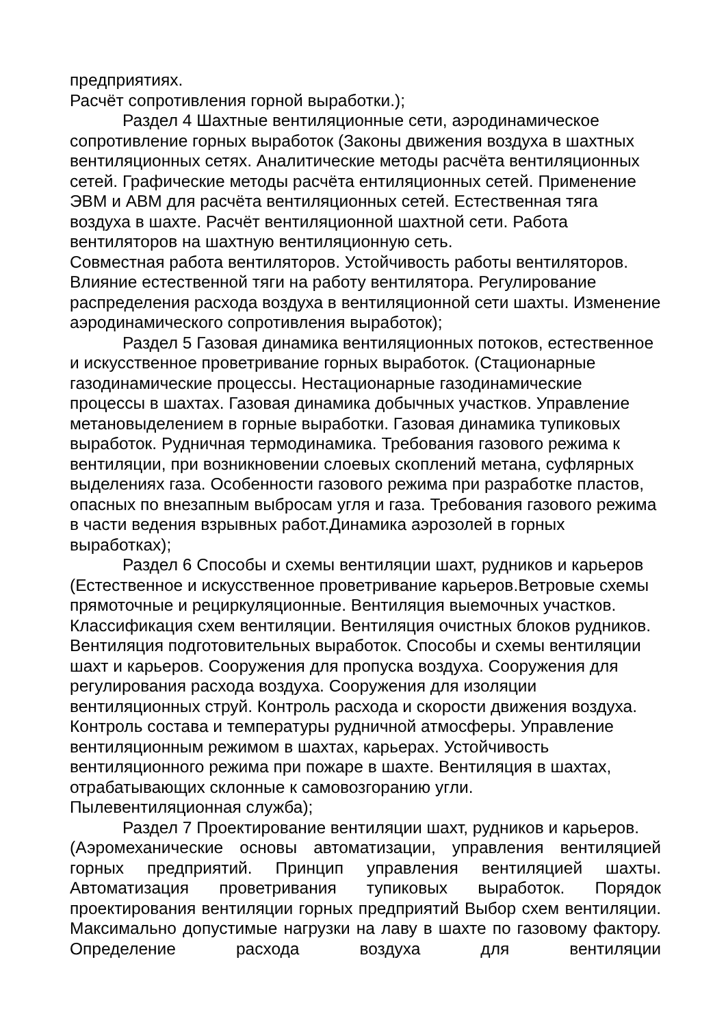предприятиях.
Расчёт сопротивления горной выработки.);
Раздел 4 Шахтные вентиляционные сети, аэродинамическое сопротивление горных выработок (Законы движения воздуха в шахтных вентиляционных сетях. Аналитические методы расчёта вентиляционных сетей. Графические методы расчёта ентиляционных сетей. Применение ЭВМ и АВМ для расчёта вентиляционных сетей. Естественная тяга воздуха в шахте. Расчёт вентиляционной шахтной сети. Работа вентиляторов на шахтную вентиляционную сеть.
Совместная работа вентиляторов. Устойчивость работы вентиляторов. Влияние естественной тяги на работу вентилятора. Регулирование распределения расхода воздуха в вентиляционной сети шахты. Изменение аэродинамического сопротивления выработок);
Раздел 5 Газовая динамика вентиляционных потоков, естественное и искусственное проветривание горных выработок. (Стационарные газодинамические процессы. Нестационарные газодинамические процессы в шахтах. Газовая динамика добычных участков. Управление метановыделением в горные выработки. Газовая динамика тупиковых выработок. Рудничная термодинамика. Требования газового режима к вентиляции, при возникновении слоевых скоплений метана, суфлярных выделениях газа. Особенности газового режима при разработке пластов, опасных по внезапным выбросам угля и газа. Требования газового режима в части ведения взрывных работ.Динамика аэрозолей в горных выработках);
Раздел 6 Способы и схемы вентиляции шахт, рудников и карьеров (Естественное и искусственное проветривание карьеров.Ветровые схемы прямоточные и рециркуляционные. Вентиляция выемочных участков. Классификация схем вентиляции. Вентиляция очистных блоков рудников.
Вентиляция подготовительных выработок. Способы и схемы вентиляции шахт и карьеров. Сооружения для пропуска воздуха. Сооружения для регулирования расхода воздуха. Сооружения для изоляции вентиляционных струй. Контроль расхода и скорости движения воздуха. Контроль состава и температуры рудничной атмосферы. Управление вентиляционным режимом в шахтах, карьерах. Устойчивость вентиляционного режима при пожаре в шахте. Вентиляция в шахтах, отрабатывающих склонные к самовозгоранию угли.
Пылевентиляционная служба);
Раздел 7 Проектирование вентиляции шахт, рудников и карьеров.
(Аэромеханические основы автоматизации, управления вентиляцией горных предприятий. Принцип управления вентиляцией шахты. Автоматизация проветривания тупиковых выработок. Порядок проектирования вентиляции горных предприятий Выбор схем вентиляции. Максимально допустимые нагрузки на лаву в шахте по газовому фактору. Определение расхода воздуха для вентиляции